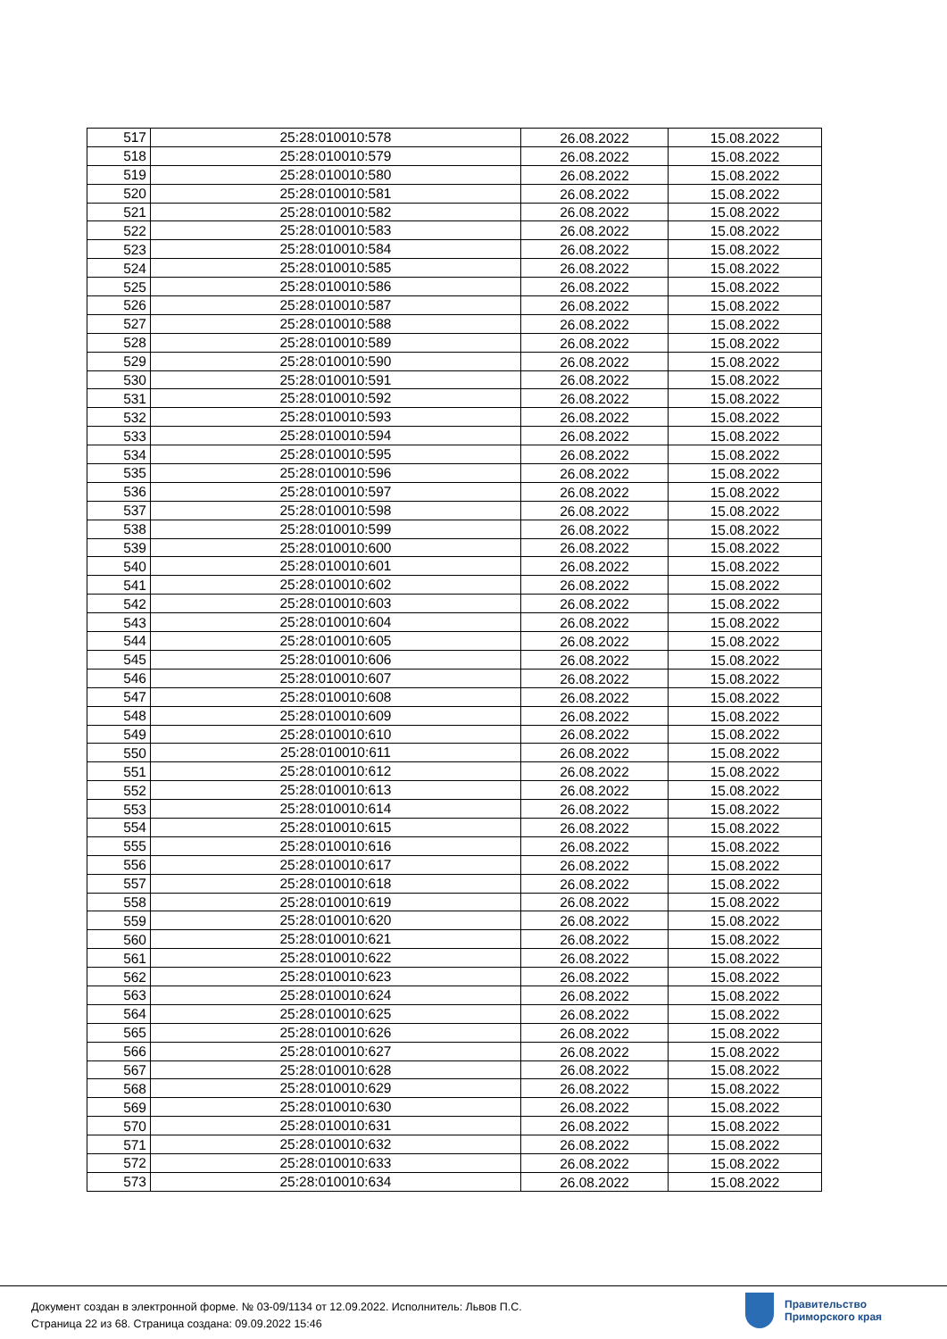| 517 | 25:28:010010:578 | 26.08.2022 | 15.08.2022 |
| 518 | 25:28:010010:579 | 26.08.2022 | 15.08.2022 |
| 519 | 25:28:010010:580 | 26.08.2022 | 15.08.2022 |
| 520 | 25:28:010010:581 | 26.08.2022 | 15.08.2022 |
| 521 | 25:28:010010:582 | 26.08.2022 | 15.08.2022 |
| 522 | 25:28:010010:583 | 26.08.2022 | 15.08.2022 |
| 523 | 25:28:010010:584 | 26.08.2022 | 15.08.2022 |
| 524 | 25:28:010010:585 | 26.08.2022 | 15.08.2022 |
| 525 | 25:28:010010:586 | 26.08.2022 | 15.08.2022 |
| 526 | 25:28:010010:587 | 26.08.2022 | 15.08.2022 |
| 527 | 25:28:010010:588 | 26.08.2022 | 15.08.2022 |
| 528 | 25:28:010010:589 | 26.08.2022 | 15.08.2022 |
| 529 | 25:28:010010:590 | 26.08.2022 | 15.08.2022 |
| 530 | 25:28:010010:591 | 26.08.2022 | 15.08.2022 |
| 531 | 25:28:010010:592 | 26.08.2022 | 15.08.2022 |
| 532 | 25:28:010010:593 | 26.08.2022 | 15.08.2022 |
| 533 | 25:28:010010:594 | 26.08.2022 | 15.08.2022 |
| 534 | 25:28:010010:595 | 26.08.2022 | 15.08.2022 |
| 535 | 25:28:010010:596 | 26.08.2022 | 15.08.2022 |
| 536 | 25:28:010010:597 | 26.08.2022 | 15.08.2022 |
| 537 | 25:28:010010:598 | 26.08.2022 | 15.08.2022 |
| 538 | 25:28:010010:599 | 26.08.2022 | 15.08.2022 |
| 539 | 25:28:010010:600 | 26.08.2022 | 15.08.2022 |
| 540 | 25:28:010010:601 | 26.08.2022 | 15.08.2022 |
| 541 | 25:28:010010:602 | 26.08.2022 | 15.08.2022 |
| 542 | 25:28:010010:603 | 26.08.2022 | 15.08.2022 |
| 543 | 25:28:010010:604 | 26.08.2022 | 15.08.2022 |
| 544 | 25:28:010010:605 | 26.08.2022 | 15.08.2022 |
| 545 | 25:28:010010:606 | 26.08.2022 | 15.08.2022 |
| 546 | 25:28:010010:607 | 26.08.2022 | 15.08.2022 |
| 547 | 25:28:010010:608 | 26.08.2022 | 15.08.2022 |
| 548 | 25:28:010010:609 | 26.08.2022 | 15.08.2022 |
| 549 | 25:28:010010:610 | 26.08.2022 | 15.08.2022 |
| 550 | 25:28:010010:611 | 26.08.2022 | 15.08.2022 |
| 551 | 25:28:010010:612 | 26.08.2022 | 15.08.2022 |
| 552 | 25:28:010010:613 | 26.08.2022 | 15.08.2022 |
| 553 | 25:28:010010:614 | 26.08.2022 | 15.08.2022 |
| 554 | 25:28:010010:615 | 26.08.2022 | 15.08.2022 |
| 555 | 25:28:010010:616 | 26.08.2022 | 15.08.2022 |
| 556 | 25:28:010010:617 | 26.08.2022 | 15.08.2022 |
| 557 | 25:28:010010:618 | 26.08.2022 | 15.08.2022 |
| 558 | 25:28:010010:619 | 26.08.2022 | 15.08.2022 |
| 559 | 25:28:010010:620 | 26.08.2022 | 15.08.2022 |
| 560 | 25:28:010010:621 | 26.08.2022 | 15.08.2022 |
| 561 | 25:28:010010:622 | 26.08.2022 | 15.08.2022 |
| 562 | 25:28:010010:623 | 26.08.2022 | 15.08.2022 |
| 563 | 25:28:010010:624 | 26.08.2022 | 15.08.2022 |
| 564 | 25:28:010010:625 | 26.08.2022 | 15.08.2022 |
| 565 | 25:28:010010:626 | 26.08.2022 | 15.08.2022 |
| 566 | 25:28:010010:627 | 26.08.2022 | 15.08.2022 |
| 567 | 25:28:010010:628 | 26.08.2022 | 15.08.2022 |
| 568 | 25:28:010010:629 | 26.08.2022 | 15.08.2022 |
| 569 | 25:28:010010:630 | 26.08.2022 | 15.08.2022 |
| 570 | 25:28:010010:631 | 26.08.2022 | 15.08.2022 |
| 571 | 25:28:010010:632 | 26.08.2022 | 15.08.2022 |
| 572 | 25:28:010010:633 | 26.08.2022 | 15.08.2022 |
| 573 | 25:28:010010:634 | 26.08.2022 | 15.08.2022 |
Документ создан в электронной форме. № 03-09/1134 от 12.09.2022. Исполнитель: Львов П.С.
Страница 22 из 68. Страница создана: 09.09.2022 15:46
Правительство
Приморского края